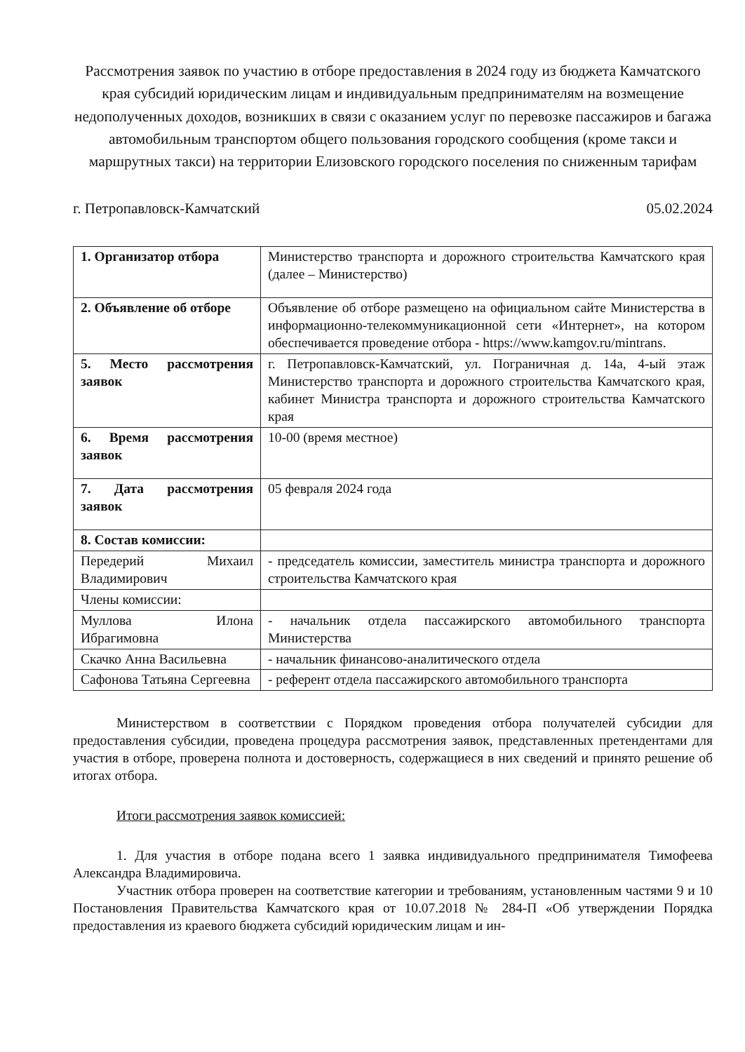Рассмотрения заявок по участию в отборе предоставления в 2024 году из бюджета Камчатского края субсидий юридическим лицам и индивидуальным предпринимателям на возмещение недополученных доходов, возникших в связи с оказанием услуг по перевозке пассажиров и багажа автомобильным транспортом общего пользования городского сообщения (кроме такси и маршрутных такси) на территории Елизовского городского поселения по сниженным тарифам
г. Петропавловск-Камчатский 05.02.2024
| 1. Организатор отбора | Министерство транспорта и дорожного строительства Камчатского края (далее – Министерство) |
| 2. Объявление об отборе | Объявление об отборе размещено на официальном сайте Министерства в информационно-телекоммуникационной сети «Интернет», на котором обеспечивается проведение отбора - https://www.kamgov.ru/mintrans. |
| 5. Место рассмотрения заявок | г. Петропавловск-Камчатский, ул. Пограничная д. 14а, 4-ый этаж Министерство транспорта и дорожного строительства Камчатского края, кабинет Министра транспорта и дорожного строительства Камчатского края |
| 6. Время рассмотрения заявок | 10-00 (время местное) |
| 7. Дата рассмотрения заявок | 05 февраля 2024 года |
| 8. Состав комиссии: | |
| Передерий Михаил Владимирович | - председатель комиссии, заместитель министра транспорта и дорожного строительства Камчатского края |
| Члены комиссии: | |
| Муллова Илона Ибрагимовна | - начальник отдела пассажирского автомобильного транспорта Министерства |
| Скачко Анна Васильевна | - начальник финансово-аналитического отдела |
| Сафонова Татьяна Сергеевна | - референт отдела пассажирского автомобильного транспорта |
Министерством в соответствии с Порядком проведения отбора получателей субсидии для предоставления субсидии, проведена процедура рассмотрения заявок, представленных претендентами для участия в отборе, проверена полнота и достоверность, содержащиеся в них сведений и принято решение об итогах отбора.
Итоги рассмотрения заявок комиссией:
1. Для участия в отборе подана всего 1 заявка индивидуального предпринимателя Тимофеева Александра Владимировича.
Участник отбора проверен на соответствие категории и требованиям, установленным частями 9 и 10 Постановления Правительства Камчатского края от 10.07.2018 № 284-П «Об утверждении Порядка предоставления из краевого бюджета субсидий юридическим лицам и ин-